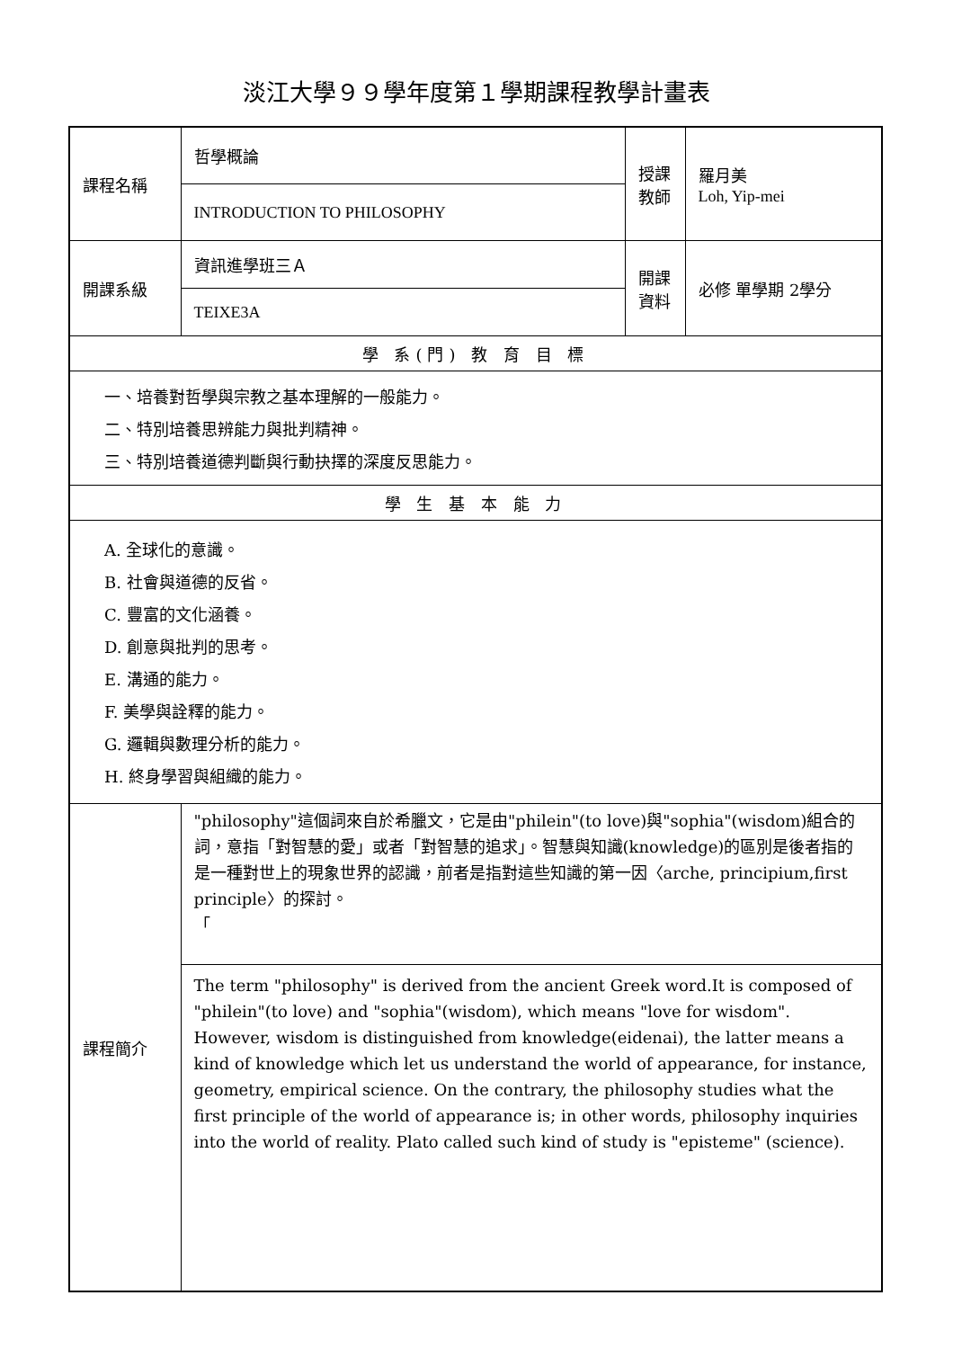淡江大學９９學年度第１學期課程教學計畫表
| 課程名稱 | 哲學概論 | 授課 教師 | 羅月美 Loh, Yip-mei |
| | INTRODUCTION TO PHILOSOPHY | | |
| 開課系級 | 資訊進學班三Ａ | 開課 資料 | 必修 單學期 2學分 |
| | TEIXE3A | | |
| 學 系(門) 教 育 目 標 | | | |
| 一、培養對哲學與宗教之基本理解的一般能力。 二、特別培養思辨能力與批判精神。 三、特別培養道德判斷與行動抉擇的深度反思能力。 | | | |
| 學 生 基 本 能 力 | | | |
| A. 全球化的意識。 B. 社會與道德的反省。 C. 豐富的文化涵養。 D. 創意與批判的思考。 E. 溝通的能力。 F. 美學與詮釋的能力。 G. 邏輯與數理分析的能力。 H. 終身學習與組織的能力。 | | | |
| 課程簡介 | "philosophy"這個詞來自於希臘文，它是由"philein"(to love)與"sophia"(wisdom)組合的詞，意指「對智慧的愛」或者「對智慧的追求」。智慧與知識(knowledge)的區別是後者指的是一種對世上的現象世界的認識，前者是指對這些知識的第一因〈arche, principium,first principle〉的探討。 「 | | |
| | The term "philosophy" is derived from the ancient Greek word.It is composed of "philein"(to love) and "sophia"(wisdom), which means "love for wisdom". However, wisdom is distinguished from knowledge(eidenai), the latter means a kind of knowledge which let us understand the world of appearance, for instance, geometry, empirical science. On the contrary, the philosophy studies what the first principle of the world of appearance is; in other words, philosophy inquiries into the world of reality. Plato called such kind of study is "episteme" (science). | | |